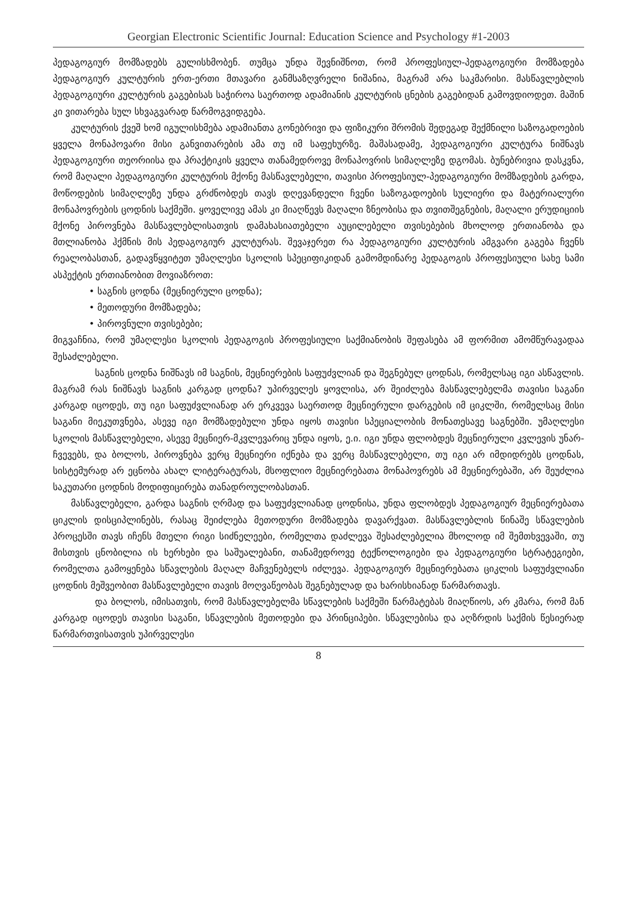Georgian Electronic Scientific Journal: Education Science and Psychology #1-2003
პედაგოგიურ მომზადებს გულისხმობენ. თუმცა უნდა შევნიშნოთ, რომ პროფესიულ-პედაგოგიური მომზადება პედაგოგიურ კულტურის ერთ-ერთი მთავარი განმსაზღვრელი ნიშანია, მაგრამ არა საკმარისი. მასწავლებლის პედაგოგიური კულტურის გაგებისას საჭიროა საერთოდ ადამიანის კულტურის ცნების გაგებიდან გამოვდიოდეთ. მაშინ კი ვითარება სულ სხვაგვარად წარმოგვიდგება.
კულტურის ქვეშ ხომ იგულისხმება ადამიანთა გონებრივი და ფიზიკური შრომის შედეგად შექმნილი საზოგადოების ყველა მონაპოვარი მისი განვითარების ამა თუ იმ საფეხურზე. მაშასადამე, პედაგოგიური კულტურა ნიშნავს პედაგოგიური თეორიისა და პრაქტიკის ყველა თანამედროვე მონაპოვრის სიმაღლეზე დგომას. ბუნებრივია დასკვნა, რომ მაღალი პედაგოგიური კულტურის მქონე მასწავლებელი, თავისი პროფესიულ-პედაგოგიური მომზადების გარდა, მოწოდების სიმაღლეზე უნდა გრძნობდეს თავს დღევანდელი ჩვენი საზოგადოების სულიერი და მატერიალური მონაპოვრების ცოდნის საქმეში. ყოველივე ამას კი მიაღწევს მაღალი ზნეობისა და თვითშეგნების, მაღალი ერუდიციის მქონე პიროვნება მასწავლებლისათვის დამახასიათებელი აუცილებელი თვისებების მხოლოდ ერთიანობა და მთლიანობა ჰქმნის მის პედაგოგიურ კულტურას. შევაჯერეთ რა პედაგოგიური კულტურის ამგვარი გაგება ჩვენს რეალობასთან, გადავწყვიტეთ უმაღლესი სკოლის სპეციფიკიდან გამომდინარე პედაგოგის პროფესიული სახე სამი ასპექტის ერთიანობით მოვიაზროთ:
• საგნის ცოდნა (მეცნიერული ცოდნა);
• მეთოდური მომზადება;
• პიროვნული თვისებები;
მიგვაჩნია, რომ უმაღლესი სკოლის პედაგოგის პროფესიული საქმიანობის შეფასება ამ ფორმით ამომწურავადაა შესაძლებელი.
საგნის ცოდნა ნიშნავს იმ საგნის, მეცნიერების საფუძვლიან და შეგნებულ ცოდნას, რომელსაც იგი ასწავლის. მაგრამ რას ნიშნავს საგნის კარგად ცოდნა? უპირველეს ყოვლისა, არ შეიძლება მასწავლებელმა თავისი საგანი კარგად იცოდეს, თუ იგი საფუძვლიანად არ ერკვევა საერთოდ მეცნიერული დარგების იმ ციკლში, რომელსაც მისი საგანი მიეკუთვნება, ასევე იგი მომზადებული უნდა იყოს თავისი სპეციალობის მონათესავე საგნებში. უმაღლესი სკოლის მასწავლებელი, ასევე მეცნიერ-მკვლევარიც უნდა იყოს, ე.ი. იგი უნდა ფლობდეს მეცნიერული კვლევის უნარ-ჩვევებს, და ბოლოს, პიროვნება ვერც მეცნიერი იქნება და ვერც მასწავლებელი, თუ იგი არ იმდიდრებს ცოდნას, სისტემურად არ ეცნობა ახალ ლიტერატურას, მსოფლიო მეცნიერებათა მონაპოვრებს ამ მეცნიერებაში, არ შეუძლია საკუთარი ცოდნის მოდიფიცირება თანადროულობასთან.
მასწავლებელი, გარდა საგნის ღრმად და საფუძვლიანად ცოდნისა, უნდა ფლობდეს პედაგოგიურ მეცნიერებათა ციკლის დისციპლინებს, რასაც შეიძლება მეთოდური მომზადება დავარქვათ. მასწავლებლის წინაშე სწავლების პროცესში თავს იჩენს მთელი რიგი სიძნელეები, რომელთა დაძლევა შესაძლებელია მხოლოდ იმ შემთხვევაში, თუ მისთვის ცნობილია ის ხერხები და საშუალებანი, თანამედროვე ტექნოლოგიები და პედაგოგიური სტრატეგიები, რომელთა გამოყენება სწავლების მაღალ მაჩვენებელს იძლევა. პედაგოგიურ მეცნიერებათა ციკლის საფუძვლიანი ცოდნის მეშვეობით მასწავლებელი თავის მოღვაწეობას შეგნებულად და ხარისხიანად წარმართავს.
და ბოლოს, იმისათვის, რომ მასწავლებელმა სწავლების საქმეში წარმატებას მიაღწიოს, არ კმარა, რომ მან კარგად იცოდეს თავისი საგანი, სწავლების მეთოდები და პრინციპები. სწავლებისა და აღზრდის საქმის წესიერად წარმართვისათვის უპირველესი
8